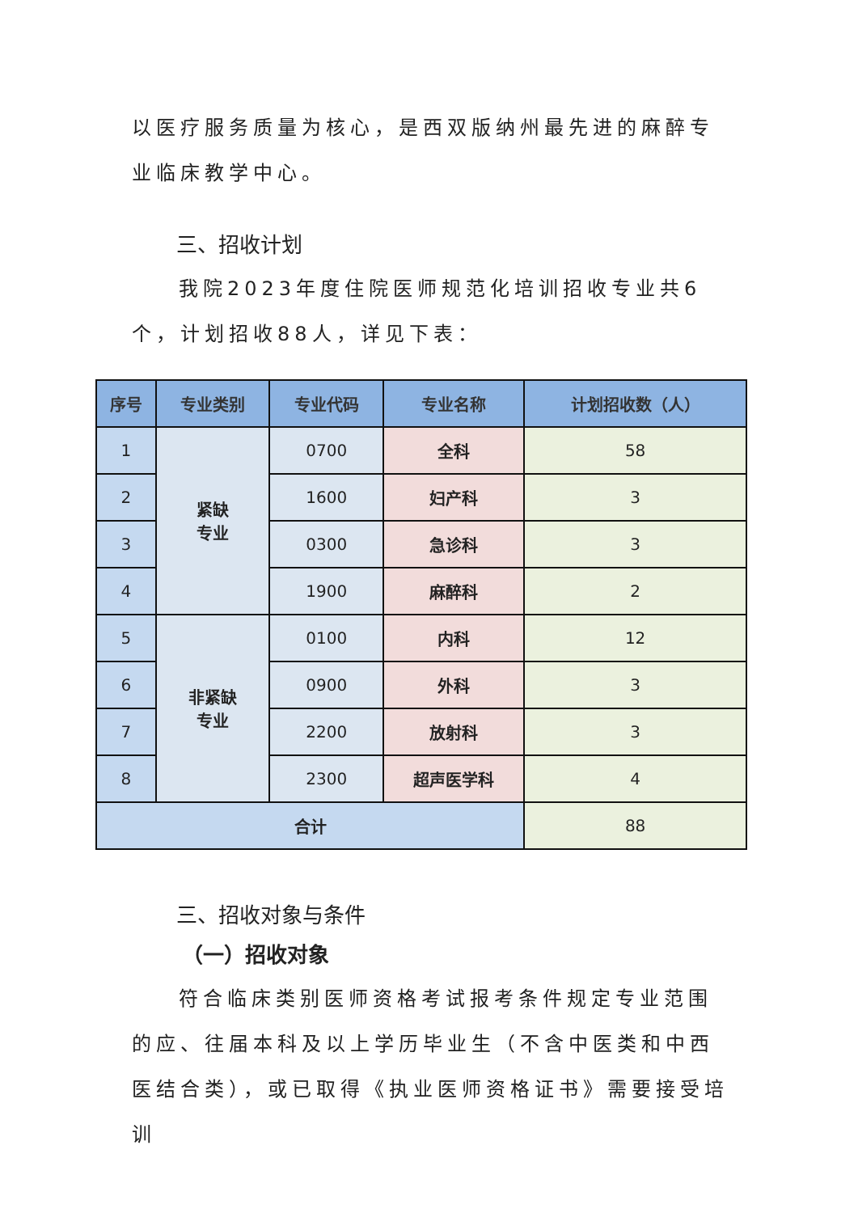以医疗服务质量为核心，是西双版纳州最先进的麻醉专业临床教学中心。
三、招收计划
我院2023年度住院医师规范化培训招收专业共6个，计划招收88人，详见下表：
| 序号 | 专业类别 | 专业代码 | 专业名称 | 计划招收数（人） |
| --- | --- | --- | --- | --- |
| 1 | 紧缺 专业 | 0700 | 全科 | 58 |
| 2 | | 1600 | 妇产科 | 3 |
| 3 | | 0300 | 急诊科 | 3 |
| 4 | | 1900 | 麻醉科 | 2 |
| 5 | 非紧缺 专业 | 0100 | 内科 | 12 |
| 6 | | 0900 | 外科 | 3 |
| 7 | | 2200 | 放射科 | 3 |
| 8 | | 2300 | 超声医学科 | 4 |
| 合计 | | | | 88 |
三、招收对象与条件
（一）招收对象
符合临床类别医师资格考试报考条件规定专业范围的应、往届本科及以上学历毕业生（不含中医类和中西医结合类），或已取得《执业医师资格证书》需要接受培训